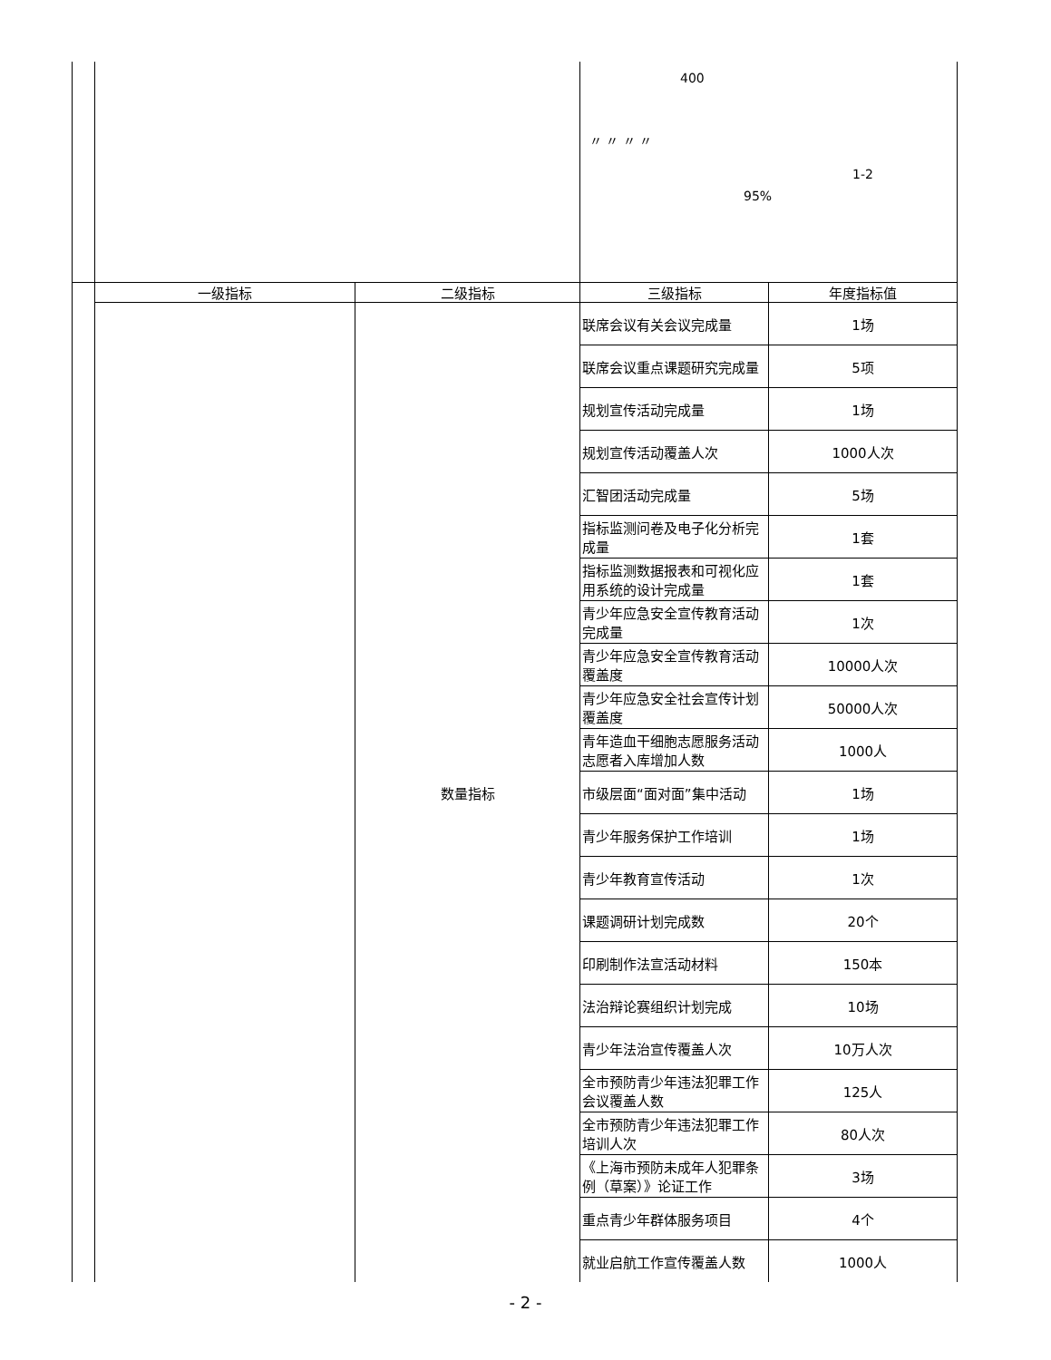| | | | 400 〃 〃 〃 〃 1-2 95% | |
| | 一级指标 | 二级指标 | 三级指标 | 年度指标值 |
| | | 数量指标 | 联席会议有关会议完成量 | 1场 |
| | | | 联席会议重点课题研究完成量 | 5项 |
| | | | 规划宣传活动完成量 | 1场 |
| | | | 规划宣传活动覆盖人次 | 1000人次 |
| | | | 汇智团活动完成量 | 5场 |
| | | | 指标监测问卷及电子化分析完成量 | 1套 |
| | | | 指标监测数据报表和可视化应用系统的设计完成量 | 1套 |
| | | | 青少年应急安全宣传教育活动完成量 | 1次 |
| | | | 青少年应急安全宣传教育活动覆盖度 | 10000人次 |
| | | | 青少年应急安全社会宣传计划覆盖度 | 50000人次 |
| | | | 青年造血干细胞志愿服务活动志愿者入库增加人数 | 1000人 |
| | | | 市级层面“面对面”集中活动 | 1场 |
| | | | 青少年服务保护工作培训 | 1场 |
| | | | 青少年教育宣传活动 | 1次 |
| | | | 课题调研计划完成数 | 20个 |
| | | | 印刷制作法宣活动材料 | 150本 |
| | | | 法治辩论赛组织计划完成 | 10场 |
| | | | 青少年法治宣传覆盖人次 | 10万人次 |
| | | | 全市预防青少年违法犯罪工作会议覆盖人数 | 125人 |
| | | | 全市预防青少年违法犯罪工作培训人次 | 80人次 |
| | | | 《上海市预防未成年人犯罪条例（草案）》论证工作 | 3场 |
| | | | 重点青少年群体服务项目 | 4个 |
| | | | 就业启航工作宣传覆盖人数 | 1000人 |
- 2 -